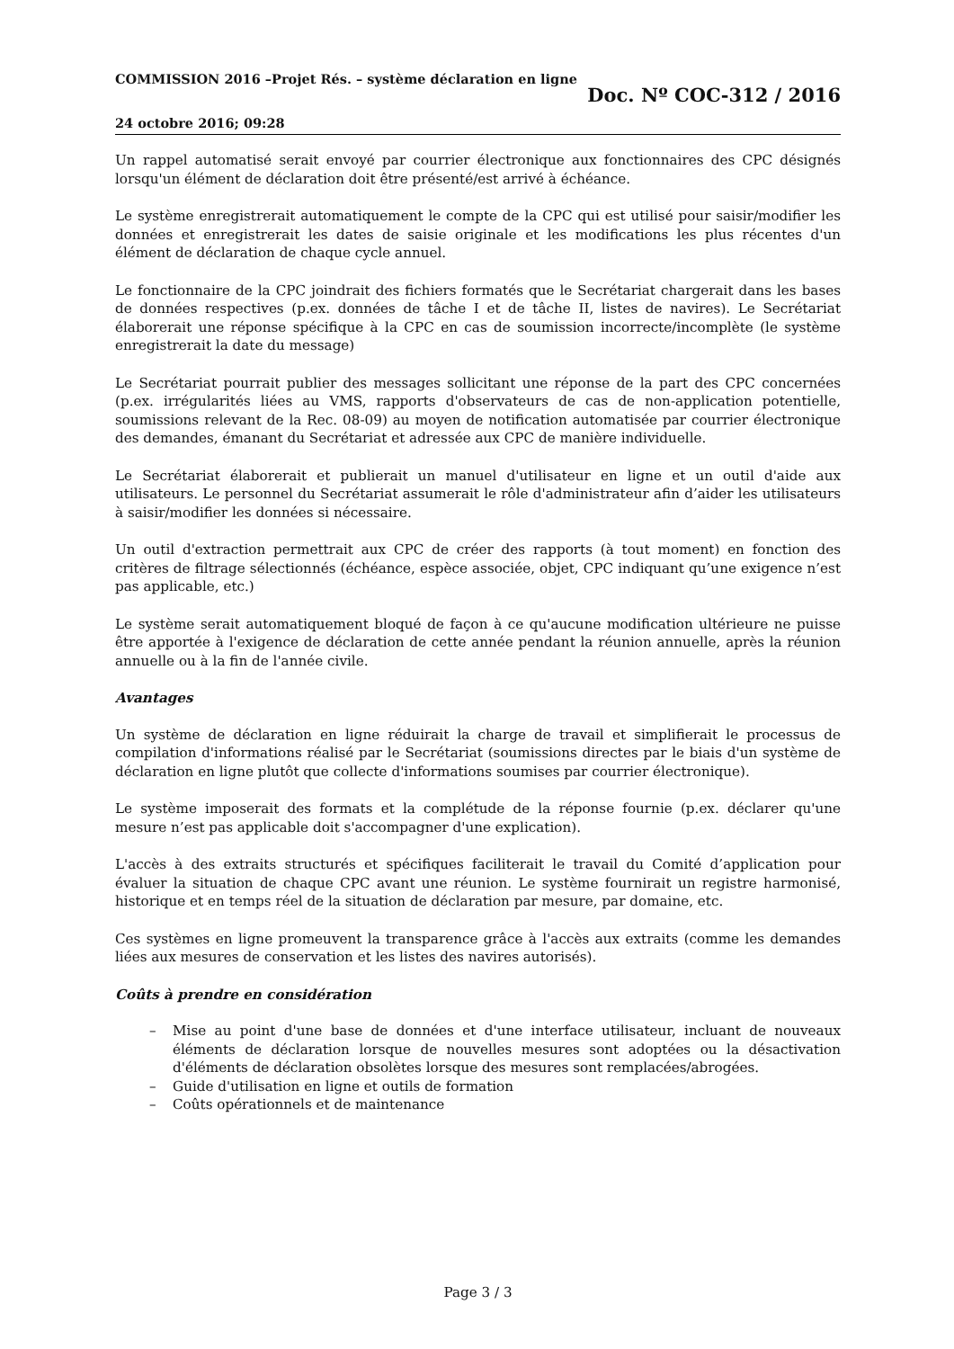COMMISSION 2016 –Projet Rés. – système déclaration en ligne
24 octobre 2016; 09:28
Doc. Nº COC-312 / 2016
Un rappel automatisé serait envoyé par courrier électronique aux fonctionnaires des CPC désignés lorsqu'un élément de déclaration doit être présenté/est arrivé à échéance.
Le système enregistrerait automatiquement le compte de la CPC qui est utilisé pour saisir/modifier les données et enregistrerait les dates de saisie originale et les modifications les plus récentes d'un élément de déclaration de chaque cycle annuel.
Le fonctionnaire de la CPC joindrait des fichiers formatés que le Secrétariat chargerait dans les bases de données respectives (p.ex. données de tâche I et de tâche II, listes de navires). Le Secrétariat élaborerait une réponse spécifique à la CPC en cas de soumission incorrecte/incomplète (le système enregistrerait la date du message)
Le Secrétariat pourrait publier des messages sollicitant une réponse de la part des CPC concernées (p.ex. irrégularités liées au VMS, rapports d'observateurs de cas de non-application potentielle, soumissions relevant de la Rec. 08-09) au moyen de notification automatisée par courrier électronique des demandes, émanant du Secrétariat et adressée aux CPC de manière individuelle.
Le Secrétariat élaborerait et publierait un manuel d'utilisateur en ligne et un outil d'aide aux utilisateurs. Le personnel du Secrétariat assumerait le rôle d'administrateur afin d’aider les utilisateurs à saisir/modifier les données si nécessaire.
Un outil d'extraction permettrait aux CPC de créer des rapports (à tout moment) en fonction des critères de filtrage sélectionnés (échéance, espèce associée, objet, CPC indiquant qu’une exigence n’est pas applicable, etc.)
Le système serait automatiquement bloqué de façon à ce qu'aucune modification ultérieure ne puisse être apportée à l'exigence de déclaration de cette année pendant la réunion annuelle, après la réunion annuelle ou à la fin de l'année civile.
Avantages
Un système de déclaration en ligne réduirait la charge de travail et simplifierait le processus de compilation d'informations réalisé par le Secrétariat (soumissions directes par le biais d'un système de déclaration en ligne plutôt que collecte d'informations soumises par courrier électronique).
Le système imposerait des formats et la complétude de la réponse fournie (p.ex. déclarer qu'une mesure n’est pas applicable doit s'accompagner d'une explication).
L'accès à des extraits structurés et spécifiques faciliterait le travail du Comité d’application pour évaluer la situation de chaque CPC avant une réunion. Le système fournirait un registre harmonisé, historique et en temps réel de la situation de déclaration par mesure, par domaine, etc.
Ces systèmes en ligne promeuvent la transparence grâce à l'accès aux extraits (comme les demandes liées aux mesures de conservation et les listes des navires autorisés).
Coûts à prendre en considération
– Mise au point d'une base de données et d'une interface utilisateur, incluant de nouveaux éléments de déclaration lorsque de nouvelles mesures sont adoptées ou la désactivation d'éléments de déclaration obsolètes lorsque des mesures sont remplacées/abrogées.
– Guide d'utilisation en ligne et outils de formation
– Coûts opérationnels et de maintenance
Page 3 / 3